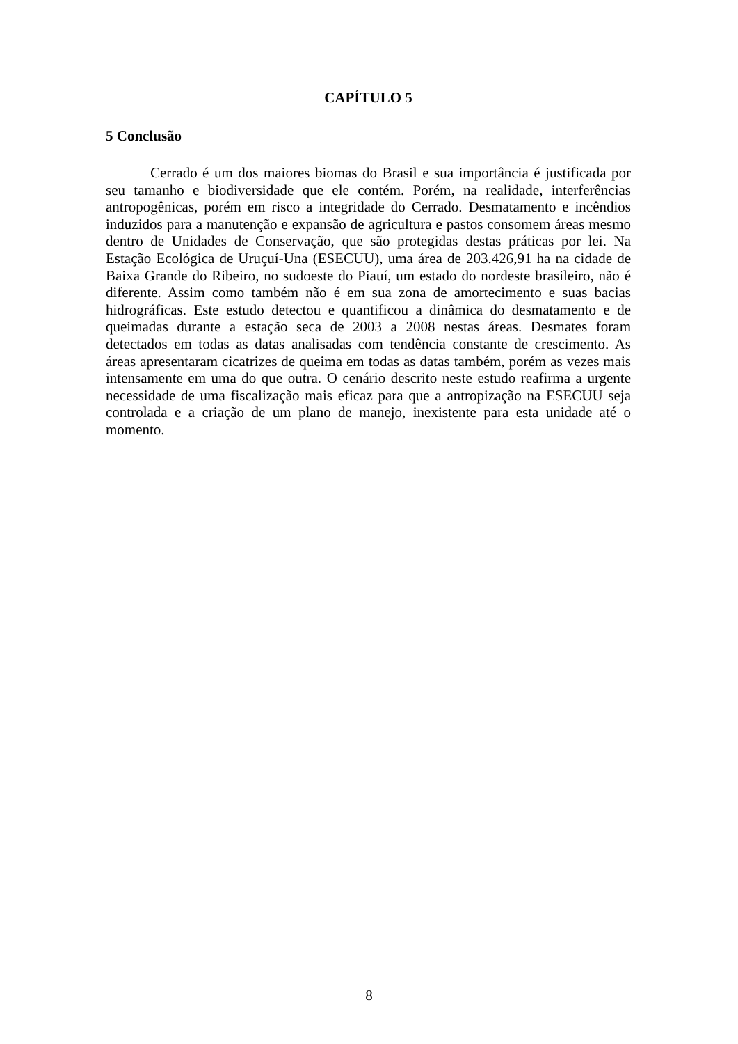CAPÍTULO 5
5 Conclusão
Cerrado é um dos maiores biomas do Brasil e sua importância é justificada por seu tamanho e biodiversidade que ele contém. Porém, na realidade, interferências antropogênicas, porém em risco a integridade do Cerrado. Desmatamento e incêndios induzidos para a manutenção e expansão de agricultura e pastos consomem áreas mesmo dentro de Unidades de Conservação, que são protegidas destas práticas por lei. Na Estação Ecológica de Uruçuí-Una (ESECUU), uma área de 203.426,91 ha na cidade de Baixa Grande do Ribeiro, no sudoeste do Piauí, um estado do nordeste brasileiro, não é diferente. Assim como também não é em sua zona de amortecimento e suas bacias hidrográficas. Este estudo detectou e quantificou a dinâmica do desmatamento e de queimadas durante a estação seca de 2003 a 2008 nestas áreas. Desmates foram detectados em todas as datas analisadas com tendência constante de crescimento. As áreas apresentaram cicatrizes de queima em todas as datas também, porém as vezes mais intensamente em uma do que outra. O cenário descrito neste estudo reafirma a urgente necessidade de uma fiscalização mais eficaz para que a antropização na ESECUU seja controlada e a criação de um plano de manejo, inexistente para esta unidade até o momento.
8